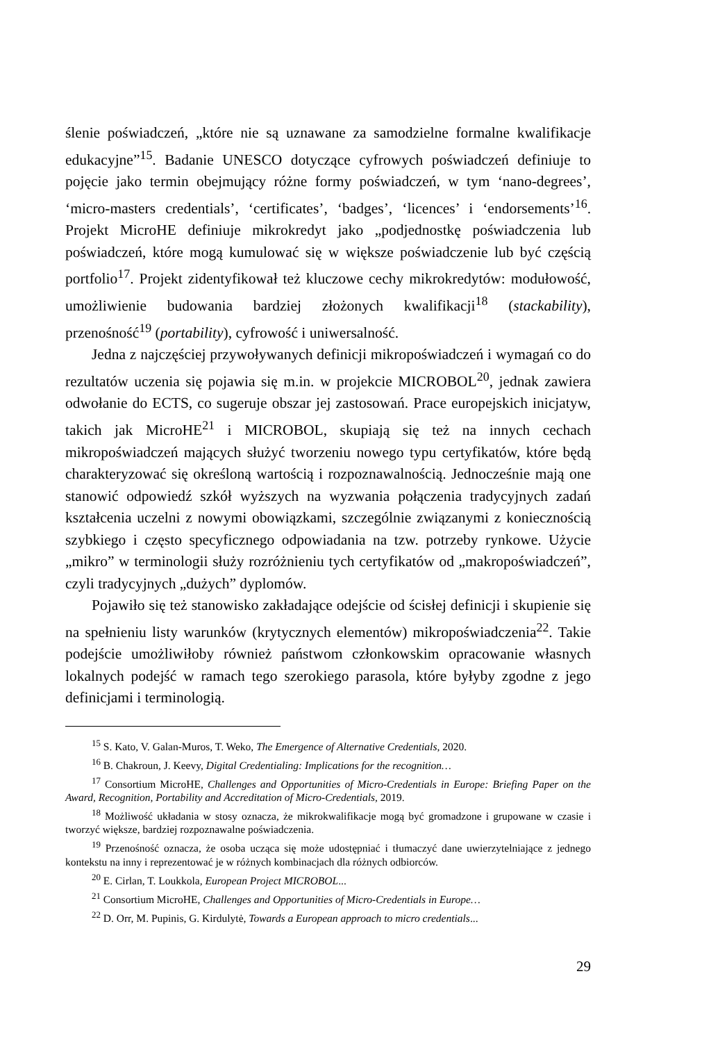ślenie poświadczeń, „które nie są uznawane za samodzielne formalne kwalifikacje edukacyjne”<sup>15</sup>. Badanie UNESCO dotyczące cyfrowych poświadczeń definiuje to pojęcie jako termin obejmujący różne formy poświadczeń, w tym ‘nano-degrees’, ‘micro-masters credentials’, ‘certificates’, ‘badges’, ‘licences’ i ‘endorsements’<sup>16</sup>. Projekt MicroHE definiuje mikrokredyt jako „podjednostkę poświadczenia lub poświadczeń, które mogą kumulować się w większe poświadczenie lub być częścią portfolio<sup>17</sup>. Projekt zidentyfikował też kluczowe cechy mikrokredytów: modułowość, umożliwienie budowania bardziej złożonych kwalifikacji<sup>18</sup> (stackability), przenośność<sup>19</sup> (portability), cyfrowość i uniwersalność.
Jedna z najczęściej przywoływanych definicji mikropoświadczeń i wymagań co do rezultatów uczenia się pojawia się m.in. w projekcie MICROBOL<sup>20</sup>, jednak zawiera odwołanie do ECTS, co sugeruje obszar jej zastosowań. Prace europejskich inicjatyw, takich jak MicroHE<sup>21</sup> i MICROBOL, skupiają się też na innych cechach mikropoświadczeń mających służyć tworzeniu nowego typu certyfikatów, które będą charakteryzować się określoną wartością i rozpoznawalnością. Jednocześnie mają one stanowić odpowiedź szkół wyższych na wyzwania połączenia tradycyjnych zadań kształcenia uczelni z nowymi obowiązkami, szczególnie związanymi z koniecznością szybkiego i często specyficznego odpowiadania na tzw. potrzeby rynkowe. Użycie „mikro” w terminologii służy rozróżnieniu tych certyfikatów od „makropoświadczeń”, czyli tradycyjnych „dużych” dyplomów.
Pojawiło się też stanowisko zakładające odejście od ścisłej definicji i skupienie się na spełnieniu listy warunków (krytycznych elementów) mikropoświadczenia<sup>22</sup>. Takie podejście umożliwiłoby również państwom członkowskim opracowanie własnych lokalnych podejść w ramach tego szerokiego parasola, które byłyby zgodne z jego definicjami i terminologią.
<sup>15</sup> S. Kato, V. Galan-Muros, T. Weko, The Emergence of Alternative Credentials, 2020.
<sup>16</sup> B. Chakroun, J. Keevy, Digital Credentialing: Implications for the recognition…
<sup>17</sup> Consortium MicroHE, Challenges and Opportunities of Micro-Credentials in Europe: Briefing Paper on the Award, Recognition, Portability and Accreditation of Micro-Credentials, 2019.
<sup>18</sup> Możliwość układania w stosy oznacza, że mikrokwalifikacje mogą być gromadzone i grupowane w czasie i tworzyć większe, bardziej rozpoznawalne poświadczenia.
<sup>19</sup> Przenośność oznacza, że osoba ucząca się może udostępniać i tłumaczyć dane uwierzytelniające z jednego kontekstu na inny i reprezentować je w różnych kombinacjach dla różnych odbiorców.
<sup>20</sup> E. Cirlan, T. Loukkola, European Project MICROBOL...
<sup>21</sup> Consortium MicroHE, Challenges and Opportunities of Micro-Credentials in Europe…
<sup>22</sup> D. Orr, M. Pupinis, G. Kirdulytė, Towards a European approach to micro credentials...
29